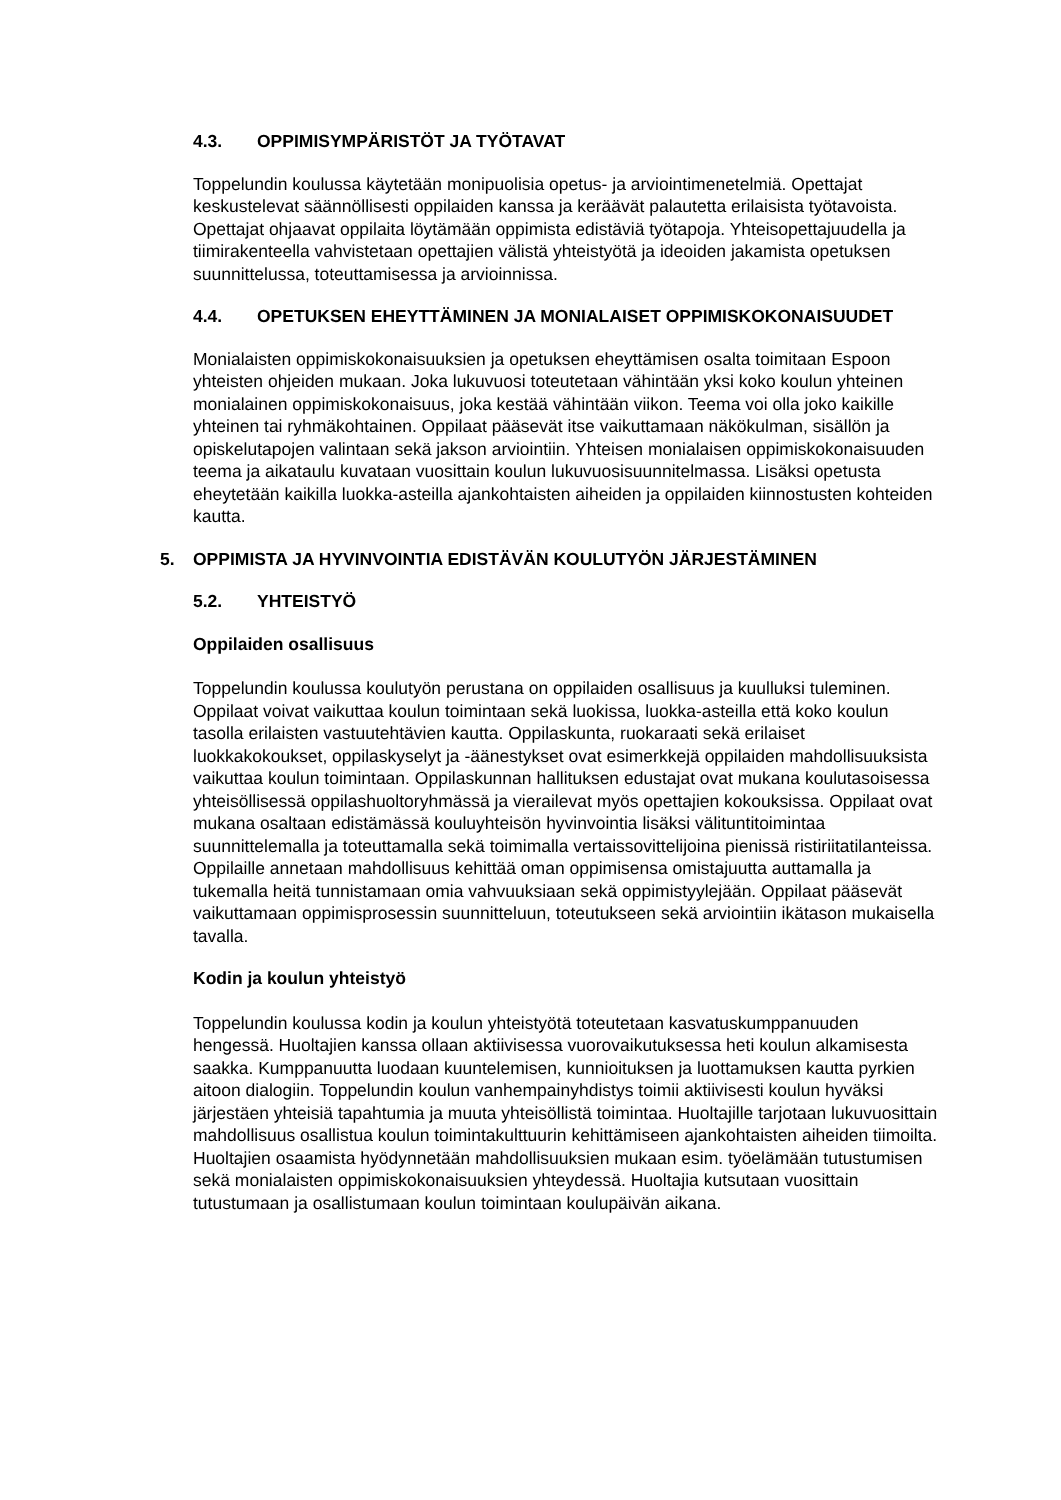4.3. OPPIMISYMPÄRISTÖT JA TYÖTAVAT
Toppelundin koulussa käytetään monipuolisia opetus- ja arviointimenetelmiä. Opettajat keskustelevat säännöllisesti oppilaiden kanssa ja keräävät palautetta erilaisista työtavoista. Opettajat ohjaavat oppilaita löytämään oppimista edistäviä työtapoja. Yhteisopettajuudella ja tiimirakenteella vahvistetaan opettajien välistä yhteistyötä ja ideoiden jakamista opetuksen suunnittelussa, toteuttamisessa ja arvioinnissa.
4.4. OPETUKSEN EHEYTTÄMINEN JA MONIALAISET OPPIMISKOKONAISUUDET
Monialaisten oppimiskokonaisuuksien ja opetuksen eheyttämisen osalta toimitaan Espoon yhteisten ohjeiden mukaan. Joka lukuvuosi toteutetaan vähintään yksi koko koulun yhteinen monialainen oppimiskokonaisuus, joka kestää vähintään viikon. Teema voi olla joko kaikille yhteinen tai ryhmäkohtainen. Oppilaat pääsevät itse vaikuttamaan näkökulman, sisällön ja opiskelutapojen valintaan sekä jakson arviointiin. Yhteisen monialaisen oppimiskokonaisuuden teema ja aikataulu kuvataan vuosittain koulun lukuvuosisuunnitelmassa. Lisäksi opetusta eheytetään kaikilla luokka-asteilla ajankohtaisten aiheiden ja oppilaiden kiinnostusten kohteiden kautta.
5. OPPIMISTA JA HYVINVOINTIA EDISTÄVÄN KOULUTYÖN JÄRJESTÄMINEN
5.2. YHTEISTYÖ
Oppilaiden osallisuus
Toppelundin koulussa koulutyön perustana on oppilaiden osallisuus ja kuulluksi tuleminen. Oppilaat voivat vaikuttaa koulun toimintaan sekä luokissa, luokka-asteilla että koko koulun tasolla erilaisten vastuutehtävien kautta. Oppilaskunta, ruokaraati sekä erilaiset luokkakokoukset, oppilaskyselyt ja -äänestykset ovat esimerkkejä oppilaiden mahdollisuuksista vaikuttaa koulun toimintaan. Oppilaskunnan hallituksen edustajat ovat mukana koulutasoisessa yhteisöllisessä oppilashuoltoryhmässä ja vierailevat myös opettajien kokouksissa. Oppilaat ovat mukana osaltaan edistämässä kouluyhteisön hyvinvointia lisäksi välituntitoimintaa suunnittelemalla ja toteuttamalla sekä toimimalla vertaissovittelijoina pienissä ristiriitatilanteissa. Oppilaille annetaan mahdollisuus kehittää oman oppimisensa omistajuutta auttamalla ja tukemalla heitä tunnistamaan omia vahvuuksiaan sekä oppimistyylejään. Oppilaat pääsevät vaikuttamaan oppimisprosessin suunnitteluun, toteutukseen sekä arviointiin ikätason mukaisella tavalla.
Kodin ja koulun yhteistyö
Toppelundin koulussa kodin ja koulun yhteistyötä toteutetaan kasvatuskumppanuuden hengessä. Huoltajien kanssa ollaan aktiivisessa vuorovaikutuksessa heti koulun alkamisesta saakka. Kumppanuutta luodaan kuuntelemisen, kunnioituksen ja luottamuksen kautta pyrkien aitoon dialogiin. Toppelundin koulun vanhempainyhdistys toimii aktiivisesti koulun hyväksi järjestäen yhteisiä tapahtumia ja muuta yhteisöllistä toimintaa. Huoltajille tarjotaan lukuvuosittain mahdollisuus osallistua koulun toimintakulttuurin kehittämiseen ajankohtaisten aiheiden tiimoilta. Huoltajien osaamista hyödynnetään mahdollisuuksien mukaan esim. työelämään tutustumisen sekä monialaisten oppimiskokonaisuuksien yhteydessä. Huoltajia kutsutaan vuosittain tutustumaan ja osallistumaan koulun toimintaan koulupäivän aikana.